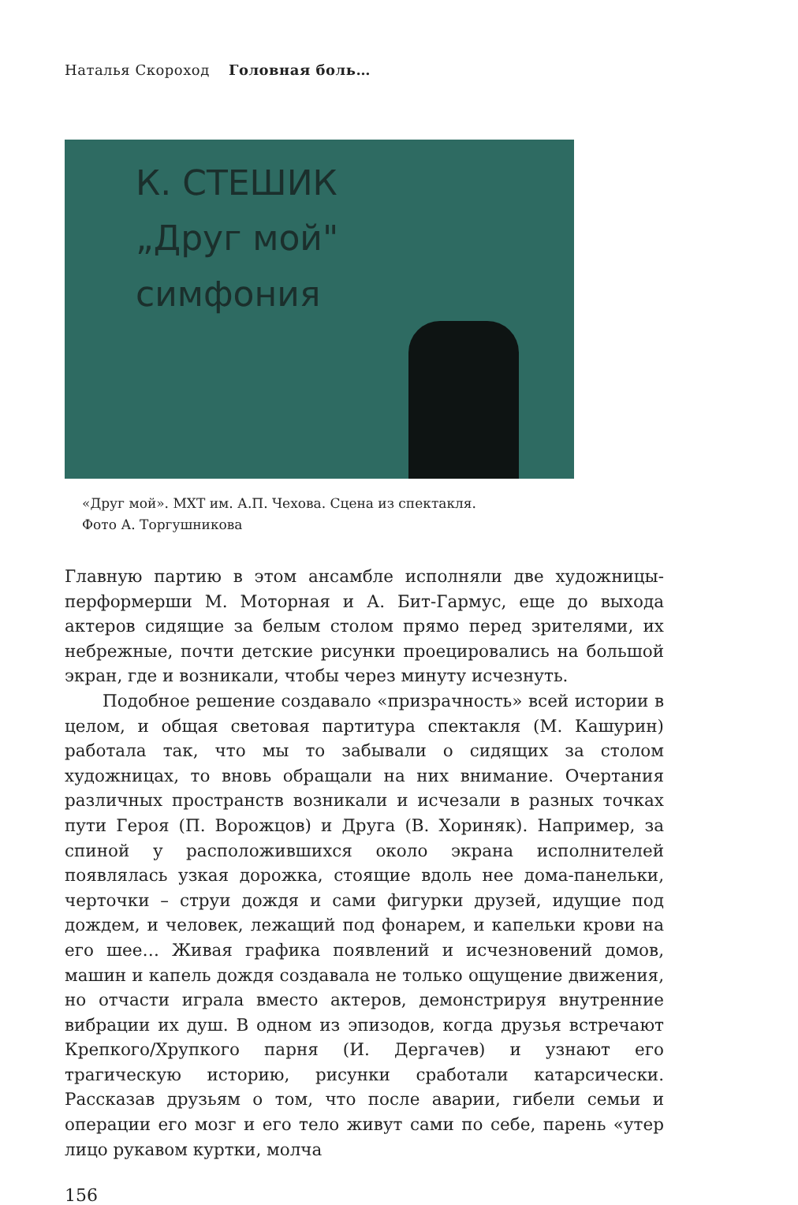Наталья Скороход Головная боль…
К. СТЕШИК
„Друг мой"
симфония
«Друг мой». МХТ им. А.П. Чехова. Сцена из спектакля.
Фото А. Торгушникова
Главную партию в этом ансамбле исполняли две художницы-перформерши М. Моторная и А. Бит-Гармус, еще до выхода актеров сидящие за белым столом прямо перед зрителями, их небрежные, почти детские рисунки проецировались на большой экран, где и возникали, чтобы через минуту исчезнуть.
Подобное решение создавало «призрачность» всей истории в целом, и общая световая партитура спектакля (М. Кашурин) работала так, что мы то забывали о сидящих за столом художницах, то вновь обращали на них внимание. Очертания различных пространств возникали и исчезали в разных точках пути Героя (П. Ворожцов) и Друга (В. Хориняк). Например, за спиной у расположившихся около экрана исполнителей появлялась узкая дорожка, стоящие вдоль нее дома-панельки, черточки – струи дождя и сами фигурки друзей, идущие под дождем, и человек, лежащий под фонарем, и капельки крови на его шее… Живая графика появлений и исчезновений домов, машин и капель дождя создавала не только ощущение движения, но отчасти играла вместо актеров, демонстрируя внутренние вибрации их душ. В одном из эпизодов, когда друзья встречают Крепкого/Хрупкого парня (И. Дергачев) и узнают его трагическую историю, рисунки сработали катарсически. Рассказав друзьям о том, что после аварии, гибели семьи и операции его мозг и его тело живут сами по себе, парень «утер лицо рукавом куртки, молча
156